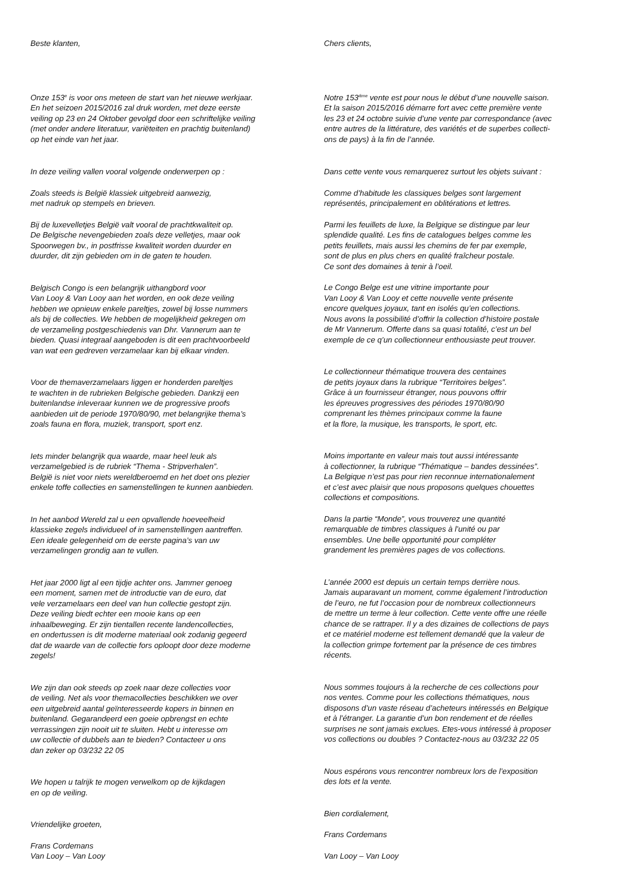Beste klanten,
Onze 153<sup>e</sup> is voor ons meteen de start van het nieuwe werkjaar.
En het seizoen 2015/2016 zal druk worden, met deze eerste
veiling op 23 en 24 Oktober gevolgd door een schriftelijke veiling
(met onder andere literatuur, variëteiten en prachtig buitenland)
op het einde van het jaar.
In deze veiling vallen vooral volgende onderwerpen op :
Zoals steeds is België klassiek uitgebreid aanwezig,
met nadruk op stempels en brieven.
Bij de luxevelletjes België valt vooral de prachtkwaliteit op.
De Belgische nevengebieden zoals deze velletjes, maar ook
Spoorwegen bv., in postfrisse kwaliteit worden duurder en
duurder, dit zijn gebieden om in de gaten te houden.
Belgisch Congo is een belangrijk uithangbord voor
Van Looy & Van Looy aan het worden, en ook deze veiling
hebben we opnieuw enkele pareltjes, zowel bij losse nummers
als bij de collecties. We hebben de mogelijkheid gekregen om
de verzameling postgeschiedenis van Dhr. Vannerum aan te
bieden. Quasi integraal aangeboden is dit een prachtvoorbeeld
van wat een gedreven verzamelaar kan bij elkaar vinden.
Voor de themaverzamelaars liggen er honderden pareltjes
te wachten in de rubrieken Belgische gebieden. Dankzij een
buitenlandse inleveraar kunnen we de progressive proofs
aanbieden uit de periode 1970/80/90, met belangrijke thema’s
zoals fauna en flora, muziek, transport, sport enz.
Iets minder belangrijk qua waarde, maar heel leuk als
verzamelgebied is de rubriek “Thema - Stripverhalen”.
België is niet voor niets wereldberoemd en het doet ons plezier
enkele toffe collecties en samenstellingen te kunnen aanbieden.
In het aanbod Wereld zal u een opvallende hoeveelheid
klassieke zegels individueel of in samenstellingen aantreffen.
Een ideale gelegenheid om de eerste pagina’s van uw
verzamelingen grondig aan te vullen.
Het jaar 2000 ligt al een tijdje achter ons. Jammer genoeg
een moment, samen met de introductie van de euro, dat
vele verzamelaars een deel van hun collectie gestopt zijn.
Deze veiling biedt echter een mooie kans op een
inhaalbeweging. Er zijn tientallen recente landencollecties,
en ondertussen is dit moderne materiaal ook zodanig gegeerd
dat de waarde van de collectie fors oploopt door deze moderne
zegels!
We zijn dan ook steeds op zoek naar deze collecties voor
de veiling. Net als voor themacollecties beschikken we over
een uitgebreid aantal geïnteresseerde kopers in binnen en
buitenland. Gegarandeerd een goeie opbrengst en echte
verrassingen zijn nooit uit te sluiten. Hebt u interesse om
uw collectie of dubbels aan te bieden? Contacteer u ons
dan zeker op 03/232 22 05
We hopen u talrijk te mogen verwelkom op de kijkdagen
en op de veiling.
Vriendelijke groeten,
Frans Cordemans
Van Looy – Van Looy
Chers clients,
Notre 153<sup>ième</sup> vente est pour nous le début d’une nouvelle saison.
Et la saison 2015/2016 démarre fort avec cette première vente
les 23 et 24 octobre suivie d’une vente par correspondance (avec
entre autres de la littérature, des variétés et de superbes collecti-
ons de pays) à la fin de l’année.
Dans cette vente vous remarquerez surtout les objets suivant :
Comme d’habitude les classiques belges sont largement
représentés, principalement en oblitérations et lettres.
Parmi les feuillets de luxe, la Belgique se distingue par leur
splendide qualité. Les fins de catalogues belges comme les
petits feuillets, mais aussi les chemins de fer par exemple,
sont de plus en plus chers en qualité fraîcheur postale.
Ce sont des domaines à tenir à l’oeil.
Le Congo Belge est une vitrine importante pour
Van Looy & Van Looy et cette nouvelle vente présente
encore quelques joyaux, tant en isolés qu’en collections.
Nous avons la possibilité d’offrir la collection d’histoire postale
de Mr Vannerum. Offerte dans sa quasi totalité, c’est un bel
exemple de ce q’un collectionneur enthousiaste peut trouver.
Le collectionneur thématique trouvera des centaines
de petits joyaux dans la rubrique “Territoires belges”.
Grâce à un fournisseur étranger, nous pouvons offrir
les épreuves progressives des périodes 1970/80/90
comprenant les thèmes principaux comme la faune
et la flore, la musique, les transports, le sport, etc.
Moins importante en valeur mais tout aussi intéressante
à collectionner, la rubrique “Thématique – bandes dessinées”.
La Belgique n’est pas pour rien reconnue internationalement
et c’est avec plaisir que nous proposons quelques chouettes
collections et compositions.
Dans la partie “Monde”, vous trouverez une quantité
remarquable de timbres classiques à l’unité ou par
ensembles. Une belle opportunité pour compléter
grandement les premières pages de vos collections.
L’année 2000 est depuis un certain temps derrière nous.
Jamais auparavant un moment, comme également l’introduction
de l’euro, ne fut l’occasion pour de nombreux collectionneurs
de mettre un terme à leur collection. Cette vente offre une réelle
chance de se rattraper. Il y a des dizaines de collections de pays
et ce matériel moderne est tellement demandé que la valeur de
la collection grimpe fortement par la présence de ces timbres
récents.
Nous sommes toujours à la recherche de ces collections pour
nos ventes. Comme pour les collections thématiques, nous
disposons d’un vaste réseau d’acheteurs intéressés en Belgique
et à l’étranger. La garantie d’un bon rendement et de réelles
surprises ne sont jamais exclues. Etes-vous intéressé à proposer
vos collections ou doubles ? Contactez-nous au 03/232 22 05
Nous espérons vous rencontrer nombreux lors de l’exposition
des lots et la vente.
Bien cordialement,
Frans Cordemans
Van Looy – Van Looy